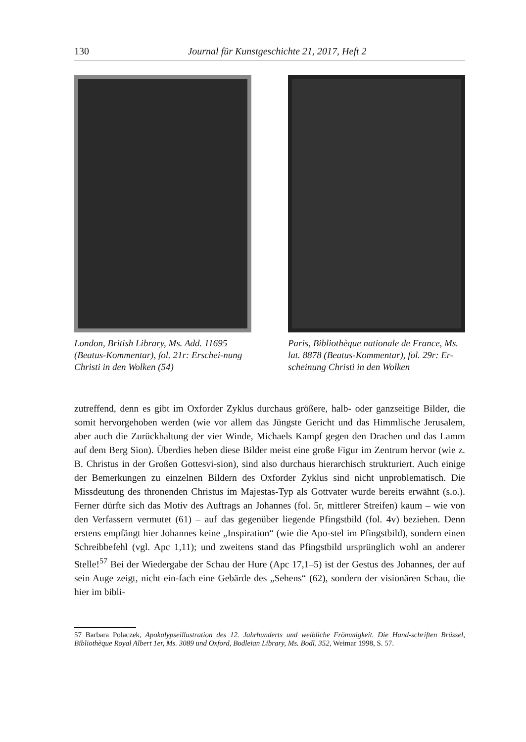130 Journal für Kunstgeschichte 21, 2017, Heft 2
London, British Library, Ms. Add. 11695 (Beatus-Kommentar), fol. 21r: Erschei-nung Christi in den Wolken (54)
Paris, Bibliothèque nationale de France, Ms. lat. 8878 (Beatus-Kommentar), fol. 29r: Er-scheinung Christi in den Wolken
zutreffend, denn es gibt im Oxforder Zyklus durchaus größere, halb- oder ganzseitige Bilder, die somit hervorgehoben werden (wie vor allem das Jüngste Gericht und das Himmlische Jerusalem, aber auch die Zurückhaltung der vier Winde, Michaels Kampf gegen den Drachen und das Lamm auf dem Berg Sion). Überdies heben diese Bilder meist eine große Figur im Zentrum hervor (wie z. B. Christus in der Großen Gottesvi-sion), sind also durchaus hierarchisch strukturiert. Auch einige der Bemerkungen zu einzelnen Bildern des Oxforder Zyklus sind nicht unproblematisch. Die Missdeutung des thronenden Christus im Majestas-Typ als Gottvater wurde bereits erwähnt (s.o.). Ferner dürfte sich das Motiv des Auftrags an Johannes (fol. 5r, mittlerer Streifen) kaum – wie von den Verfassern vermutet (61) – auf das gegenüber liegende Pfingstbild (fol. 4v) beziehen. Denn erstens empfängt hier Johannes keine „Inspiration“ (wie die Apo-stel im Pfingstbild), sondern einen Schreibbefehl (vgl. Apc 1,11); und zweitens stand das Pfingstbild ursprünglich wohl an anderer Stelle!<sup>57</sup> Bei der Wiedergabe der Schau der Hure (Apc 17,1–5) ist der Gestus des Johannes, der auf sein Auge zeigt, nicht ein-fach eine Gebärde des „Sehens“ (62), sondern der visionären Schau, die hier im bibli-
57 Barbara Polaczek, Apokalypseillustration des 12. Jahrhunderts und weibliche Frömmigkeit. Die Hand-schriften Brüssel, Bibliothèque Royal Albert 1er, Ms. 3089 und Oxford, Bodleian Library, Ms. Bodl. 352, Weimar 1998, S. 57.